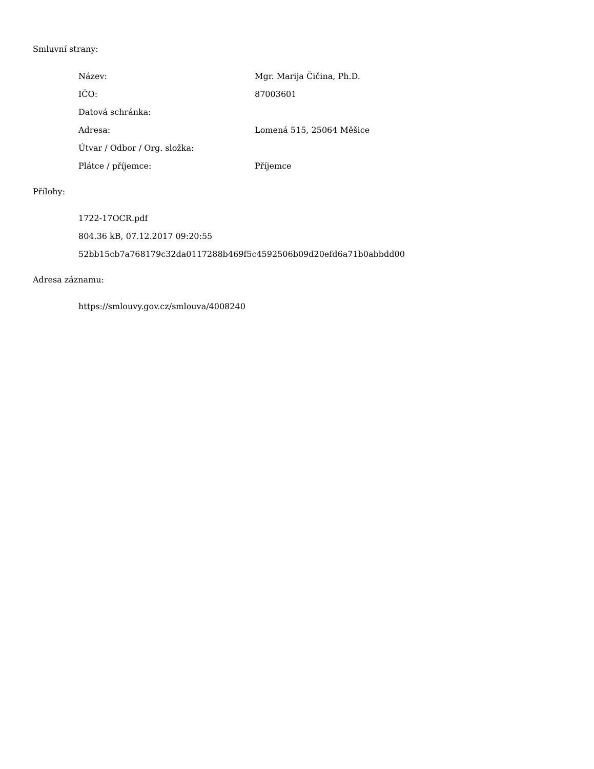Smluvní strany:
| Název: | Mgr. Marija Čičina, Ph.D. |
| IČO: | 87003601 |
| Datová schránka: | |
| Adresa: | Lomená 515, 25064 Měšice |
| Útvar / Odbor / Org. složka: | |
| Plátce / příjemce: | Příjemce |
Přílohy:
1722-17OCR.pdf
804.36 kB, 07.12.2017 09:20:55
52bb15cb7a768179c32da0117288b469f5c4592506b09d20efd6a71b0abbdd00
Adresa záznamu:
https://smlouvy.gov.cz/smlouva/4008240